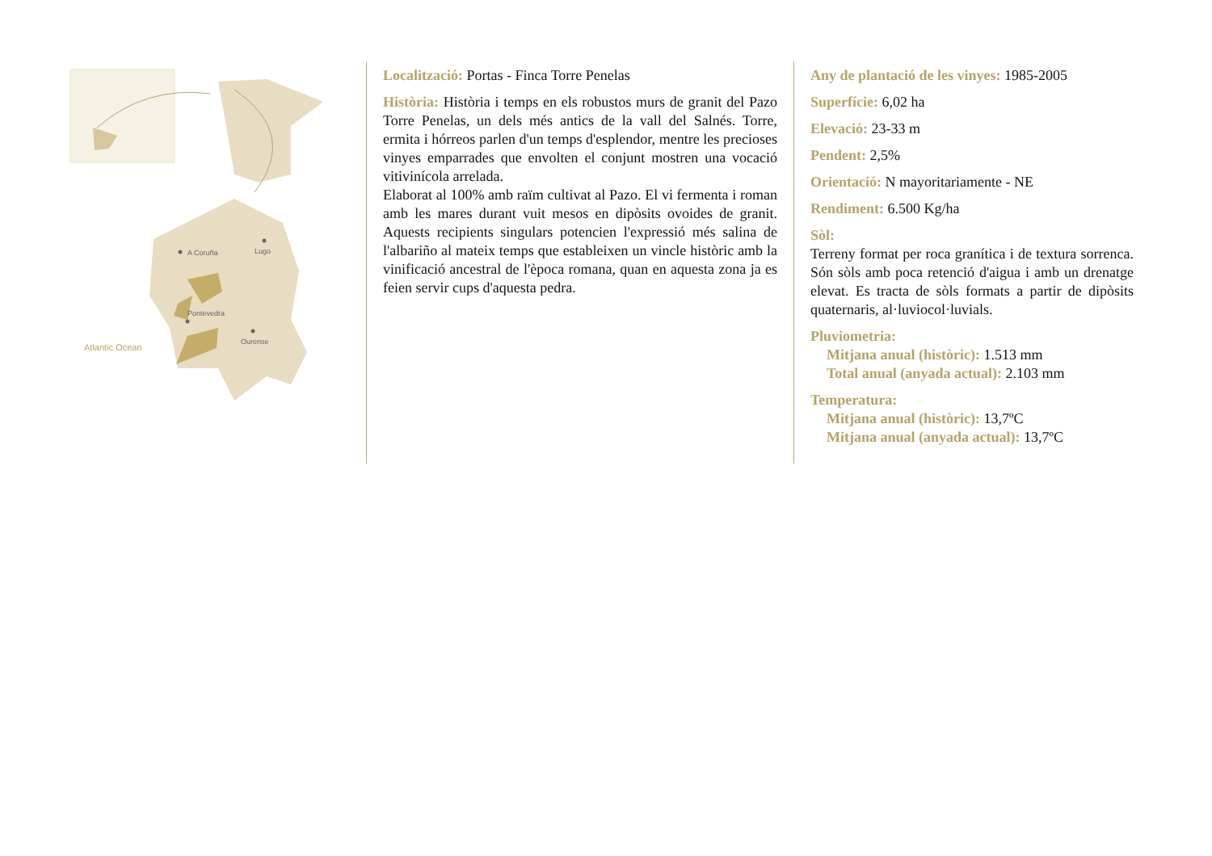A Coruña
Lugo
Pontevedra
Ourense
Atlantic Ocean
Localització: Portas - Finca Torre Penelas
Història: Història i temps en els robustos murs de granit del Pazo Torre Penelas, un dels més antics de la vall del Salnés. Torre, ermita i hórreos parlen d'un temps d'esplendor, mentre les precioses vinyes emparrades que envolten el conjunt mostren una vocació vitivinícola arrelada.
Elaborat al 100% amb raïm cultivat al Pazo. El vi fermenta i roman amb les mares durant vuit mesos en dipòsits ovoides de granit. Aquests recipients singulars potencien l'expressió més salina de l'albariño al mateix temps que estableixen un vincle històric amb la vinificació ancestral de l'època romana, quan en aquesta zona ja es feien servir cups d'aquesta pedra.
Any de plantació de les vinyes: 1985-2005
Superfície: 6,02 ha
Elevació: 23-33 m
Pendent: 2,5%
Orientació: N mayoritariamente - NE
Rendiment: 6.500 Kg/ha
Sòl:
Terreny format per roca granítica i de textura sorrenca. Són sòls amb poca retenció d'aigua i amb un drenatge elevat. Es tracta de sòls formats a partir de dipòsits quaternaris, al·luviocol·luvials.
Pluviometria:
Mitjana anual (històric): 1.513 mm
Total anual (anyada actual): 2.103 mm
Temperatura:
Mitjana anual (històric): 13,7ºC
Mitjana anual (anyada actual): 13,7ºC